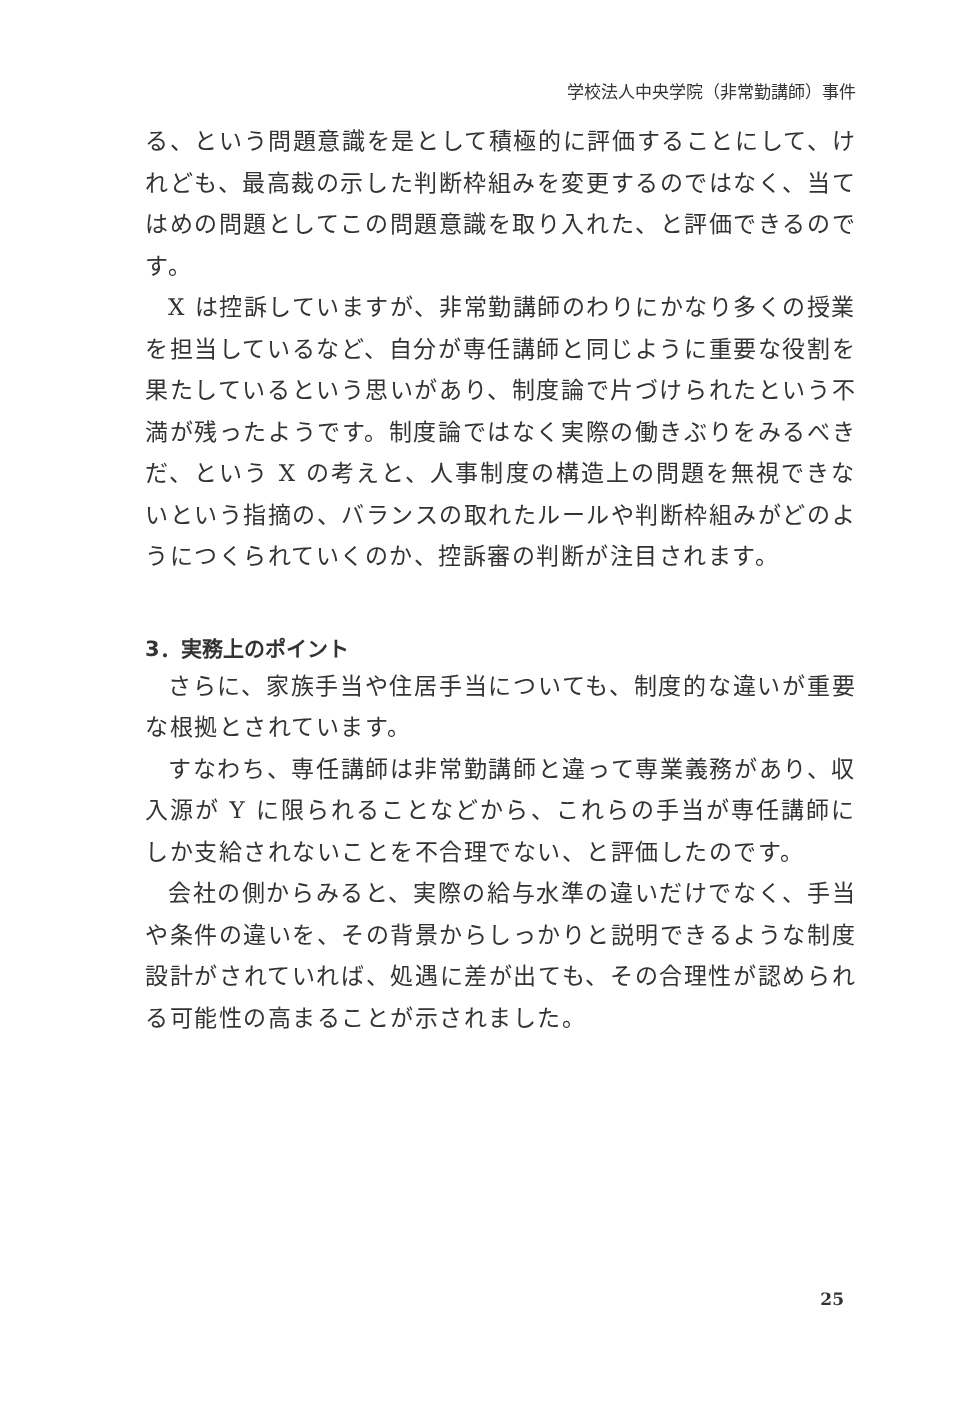学校法人中央学院（非常勤講師）事件
る、という問題意識を是として積極的に評価することにして、けれども、最高裁の示した判断枠組みを変更するのではなく、当てはめの問題としてこの問題意識を取り入れた、と評価できるのです。
X は控訴していますが、非常勤講師のわりにかなり多くの授業を担当しているなど、自分が専任講師と同じように重要な役割を果たしているという思いがあり、制度論で片づけられたという不満が残ったようです。制度論ではなく実際の働きぶりをみるべきだ、という X の考えと、人事制度の構造上の問題を無視できないという指摘の、バランスの取れたルールや判断枠組みがどのようにつくられていくのか、控訴審の判断が注目されます。
3．実務上のポイント
さらに、家族手当や住居手当についても、制度的な違いが重要な根拠とされています。
すなわち、専任講師は非常勤講師と違って専業義務があり、収入源が Y に限られることなどから、これらの手当が専任講師にしか支給されないことを不合理でない、と評価したのです。
会社の側からみると、実際の給与水準の違いだけでなく、手当や条件の違いを、その背景からしっかりと説明できるような制度設計がされていれば、処遇に差が出ても、その合理性が認められる可能性の高まることが示されました。
25